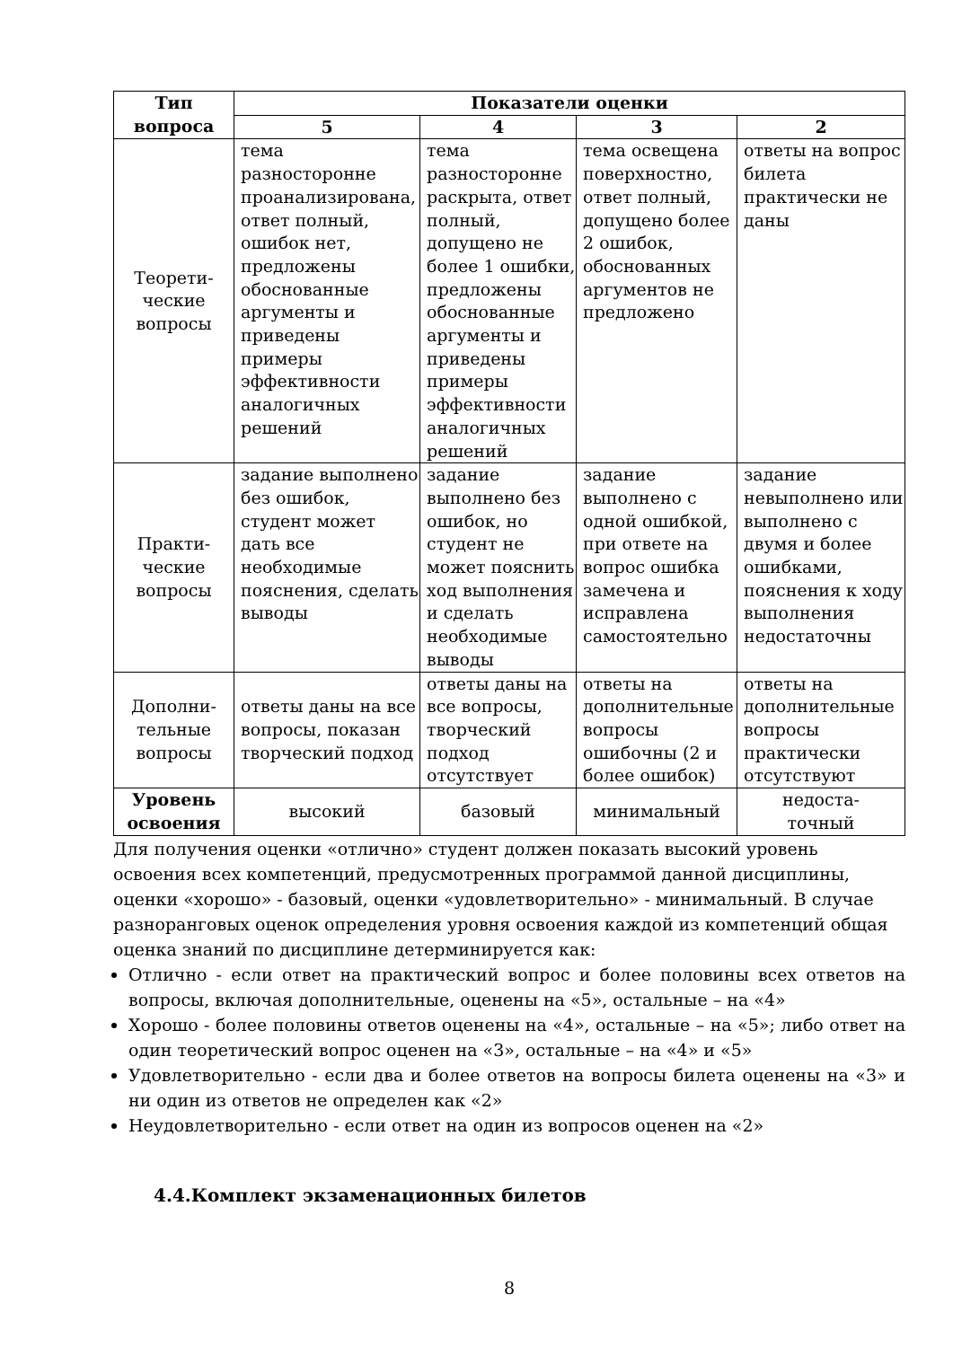| Тип вопроса | Показатели оценки | | | |
| --- | --- | --- | --- | --- |
| | 5 | 4 | 3 | 2 |
| Теорети- ческие вопросы | тема разносторонне проанализирована, ответ полный, ошибок нет, предложены обоснованные аргументы и приведены примеры эффективности аналогичных решений | тема разносторонне раскрыта, ответ полный, допущено не более 1 ошибки, предложены обоснованные аргументы и приведены примеры эффективности аналогичных решений | тема освещена поверхностно, ответ полный, допущено более 2 ошибок, обоснованных аргументов не предложено | ответы на вопрос билета практически не даны |
| Практи- ческие вопросы | задание выполнено без ошибок, студент может дать все необходимые пояснения, сделать выводы | задание выполнено без ошибок, но студент не может пояснить ход выполнения и сделать необходимые выводы | задание выполнено с одной ошибкой, при ответе на вопрос ошибка замечена и исправлена самостоятельно | задание невыполнено или выполнено с двумя и более ошибками, пояснения к ходу выполнения недостаточны |
| Дополни- тельные вопросы | ответы даны на все вопросы, показан творческий подход | ответы даны на все вопросы, творческий подход отсутствует | ответы на дополнительные вопросы ошибочны (2 и более ошибок) | ответы на дополнительные вопросы практически отсутствуют |
| Уровень освоения | высокий | базовый | минимальный | недоста- точный |
Для получения оценки «отлично» студент должен показать высокий уровень освоения всех компетенций, предусмотренных программой данной дисциплины, оценки «хорошо» - базовый, оценки «удовлетворительно» - минимальный. В случае разноранговых оценок определения уровня освоения каждой из компетенций общая оценка знаний по дисциплине детерминируется как:
Отлично - если ответ на практический вопрос и более половины всех ответов на вопросы, включая дополнительные, оценены на «5», остальные – на «4»
Хорошо - более половины ответов оценены на «4», остальные – на «5»; либо ответ на один теоретический вопрос оценен на «3», остальные – на «4» и «5»
Удовлетворительно - если два и более ответов на вопросы билета оценены на «3» и ни один из ответов не определен как «2»
Неудовлетворительно - если ответ на один из вопросов оценен на «2»
4.4.Комплект экзаменационных билетов
8